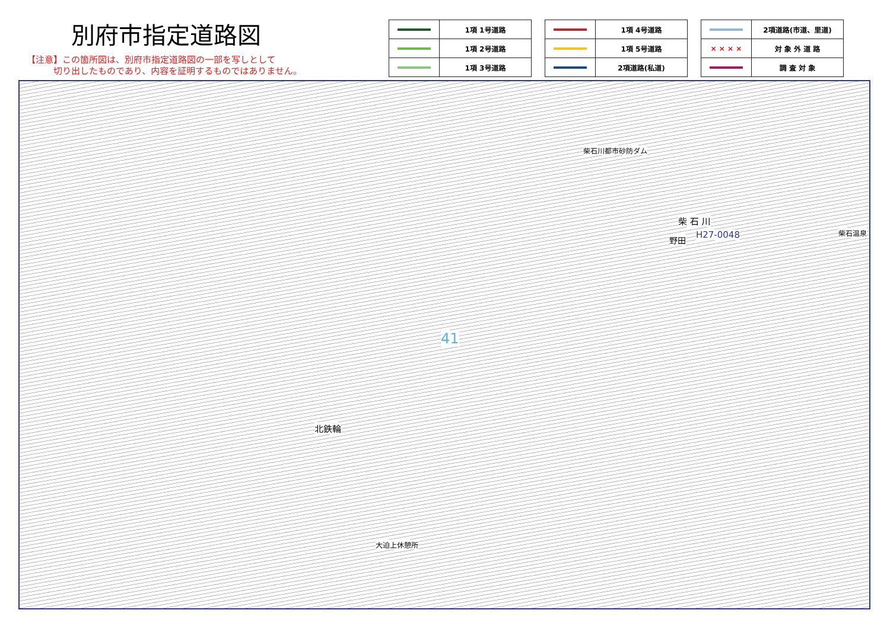別府市指定道路図
【注意】この箇所図は、別府市指定道路図の一部を写しとして
   切り出したものであり、内容を証明するものではありません。
| | 1項 1号道路 |
| | 1項 2号道路 |
| | 1項 3号道路 |
| | 1項 4号道路 |
| | 1項 5号道路 |
| | 2項道路(私道) |
| | 2項道路(市道、里道) |
| × × × × | 対 象 外 道 路 |
| | 調 査 対 象 |
柴石川都市砂防ダム
柴 石 川
野田 H27-0048 柴石温泉
41
北鉄輪
大迫上休憩所